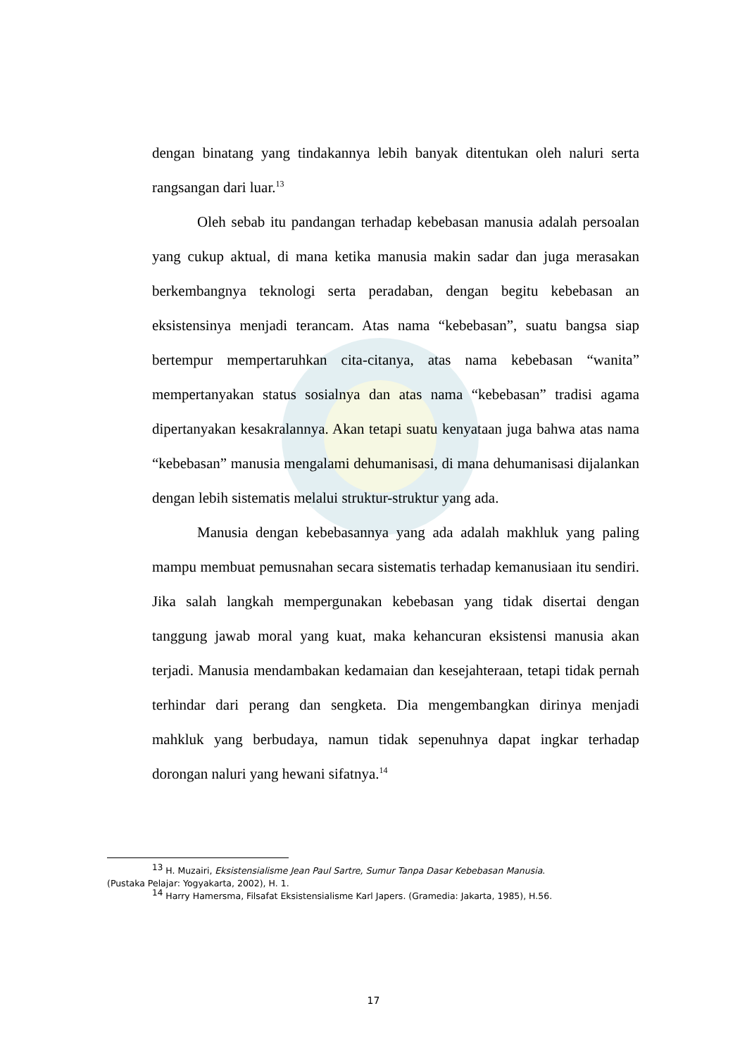dengan binatang yang tindakannya lebih banyak ditentukan oleh naluri serta rangsangan dari luar.<sup>13</sup>
Oleh sebab itu pandangan terhadap kebebasan manusia adalah persoalan yang cukup aktual, di mana ketika manusia makin sadar dan juga merasakan berkembangnya teknologi serta peradaban, dengan begitu kebebasan an eksistensinya menjadi terancam. Atas nama “kebebasan”, suatu bangsa siap bertempur mempertaruhkan cita-citanya, atas nama kebebasan “wanita” mempertanyakan status sosialnya dan atas nama “kebebasan” tradisi agama dipertanyakan kesakralannya. Akan tetapi suatu kenyataan juga bahwa atas nama “kebebasan” manusia mengalami dehumanisasi, di mana dehumanisasi dijalankan dengan lebih sistematis melalui struktur-struktur yang ada.
Manusia dengan kebebasannya yang ada adalah makhluk yang paling mampu membuat pemusnahan secara sistematis terhadap kemanusiaan itu sendiri. Jika salah langkah mempergunakan kebebasan yang tidak disertai dengan tanggung jawab moral yang kuat, maka kehancuran eksistensi manusia akan terjadi. Manusia mendambakan kedamaian dan kesejahteraan, tetapi tidak pernah terhindar dari perang dan sengketa. Dia mengembangkan dirinya menjadi mahkluk yang berbudaya, namun tidak sepenuhnya dapat ingkar terhadap dorongan naluri yang hewani sifatnya.<sup>14</sup>
<sup>13</sup> H. Muzairi, Eksistensialisme Jean Paul Sartre, Sumur Tanpa Dasar Kebebasan Manusia.
(Pustaka Pelajar: Yogyakarta, 2002), H. 1.
<sup>14</sup> Harry Hamersma, Filsafat Eksistensialisme Karl Japers. (Gramedia: Jakarta, 1985), H.56.
17